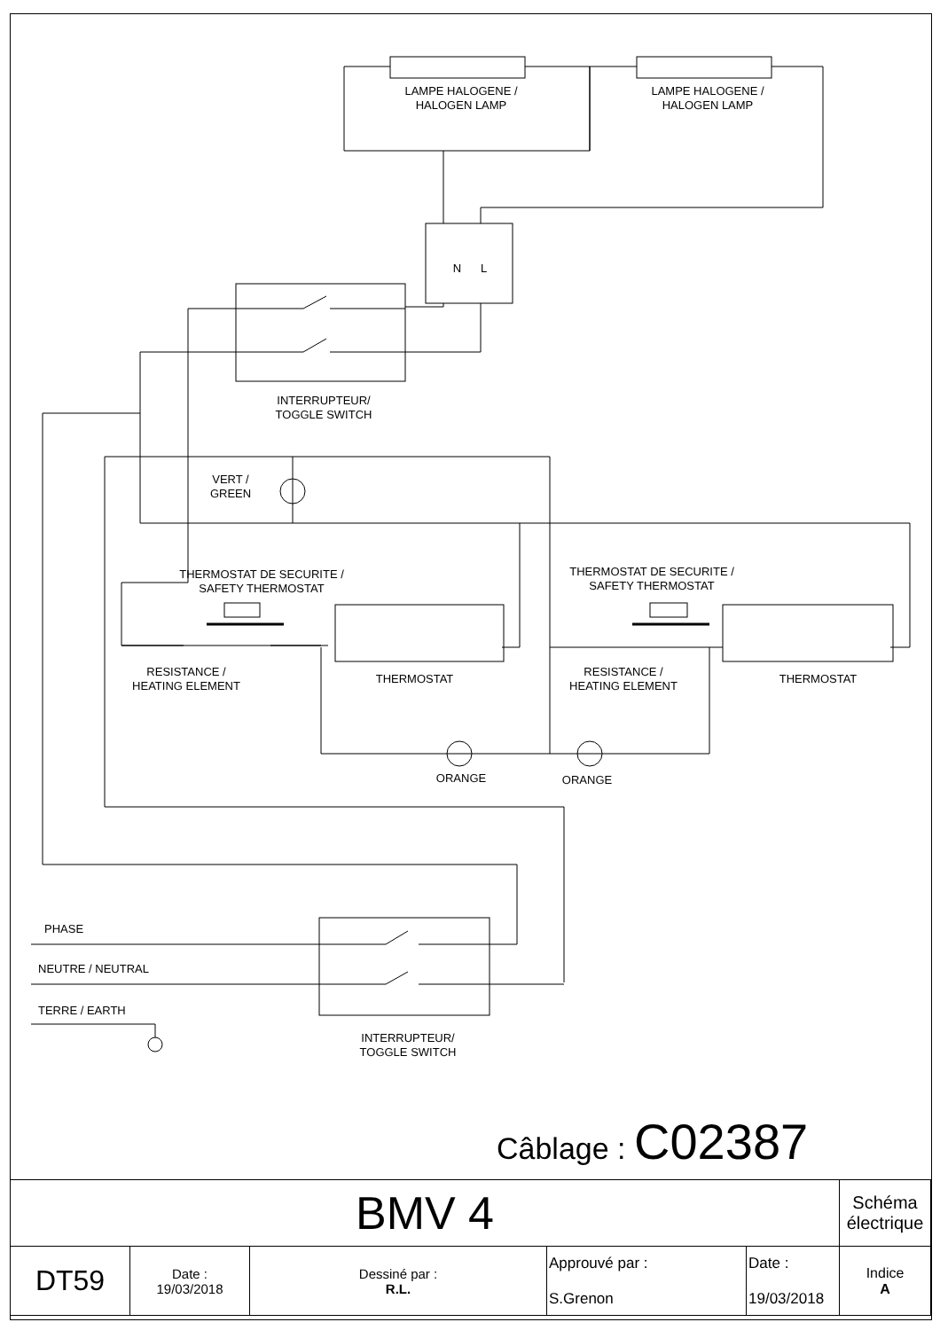LAMPE HALOGENE /
HALOGEN LAMP
LAMPE HALOGENE /
HALOGEN LAMP
N L
INTERRUPTEUR/
TOGGLE SWITCH
VERT /
GREEN
THERMOSTAT DE SECURITE /
SAFETY THERMOSTAT
THERMOSTAT DE SECURITE /
SAFETY THERMOSTAT
RESISTANCE /
HEATING ELEMENT
THERMOSTAT
RESISTANCE /
HEATING ELEMENT
THERMOSTAT
ORANGE ORANGE
PHASE
NEUTRE / NEUTRAL
TERRE / EARTH
INTERRUPTEUR/
TOGGLE SWITCH
Câblage : C02387
| BMV 4 | | | | | Schéma électrique |
| DT59 | Date : 19/03/2018 | Dessiné par : R.L. | Approuvé par : S.Grenon | Date : 19/03/2018 | Indice A |